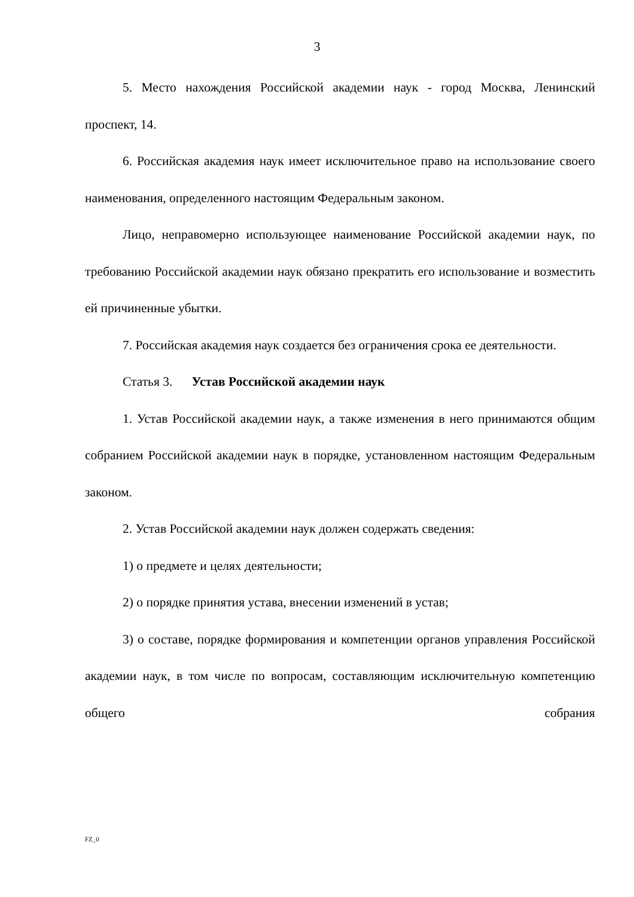3
5. Место нахождения Российской академии наук - город Москва, Ленинский проспект, 14.
6. Российская академия наук имеет исключительное право на использование своего наименования, определенного настоящим Федеральным законом.
Лицо, неправомерно использующее наименование Российской академии наук, по требованию Российской академии наук обязано прекратить его использование и возместить ей причиненные убытки.
7. Российская академия наук создается без ограничения срока ее деятельности.
Статья 3. Устав Российской академии наук
1. Устав Российской академии наук, а также изменения в него принимаются общим собранием Российской академии наук в порядке, установленном настоящим Федеральным законом.
2. Устав Российской академии наук должен содержать сведения:
1) о предмете и целях деятельности;
2) о порядке принятия устава, внесении изменений в устав;
3) о составе, порядке формирования и компетенции органов управления Российской академии наук, в том числе по вопросам, составляющим исключительную компетенцию общего собрания
FZ_0